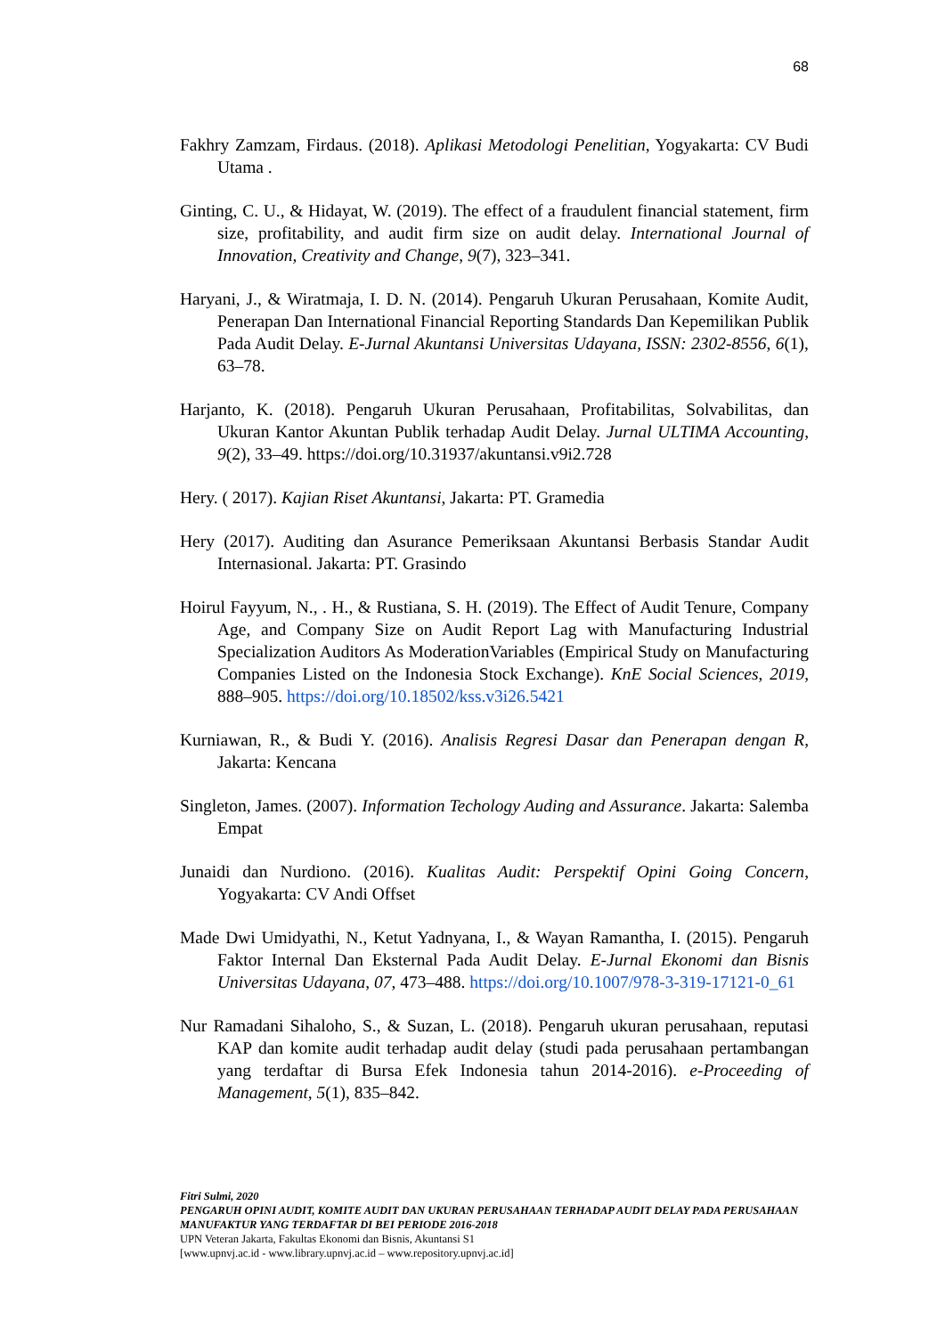68
Fakhry Zamzam, Firdaus. (2018). Aplikasi Metodologi Penelitian, Yogyakarta: CV Budi Utama .
Ginting, C. U., & Hidayat, W. (2019). The effect of a fraudulent financial statement, firm size, profitability, and audit firm size on audit delay. International Journal of Innovation, Creativity and Change, 9(7), 323–341.
Haryani, J., & Wiratmaja, I. D. N. (2014). Pengaruh Ukuran Perusahaan, Komite Audit, Penerapan Dan International Financial Reporting Standards Dan Kepemilikan Publik Pada Audit Delay. E-Jurnal Akuntansi Universitas Udayana, ISSN: 2302-8556, 6(1), 63–78.
Harjanto, K. (2018). Pengaruh Ukuran Perusahaan, Profitabilitas, Solvabilitas, dan Ukuran Kantor Akuntan Publik terhadap Audit Delay. Jurnal ULTIMA Accounting, 9(2), 33–49. https://doi.org/10.31937/akuntansi.v9i2.728
Hery. ( 2017). Kajian Riset Akuntansi, Jakarta: PT. Gramedia
Hery (2017). Auditing dan Asurance Pemeriksaan Akuntansi Berbasis Standar Audit Internasional. Jakarta: PT. Grasindo
Hoirul Fayyum, N., . H., & Rustiana, S. H. (2019). The Effect of Audit Tenure, Company Age, and Company Size on Audit Report Lag with Manufacturing Industrial Specialization Auditors As ModerationVariables (Empirical Study on Manufacturing Companies Listed on the Indonesia Stock Exchange). KnE Social Sciences, 2019, 888–905. https://doi.org/10.18502/kss.v3i26.5421
Kurniawan, R., & Budi Y. (2016). Analisis Regresi Dasar dan Penerapan dengan R, Jakarta: Kencana
Singleton, James. (2007). Information Techology Auding and Assurance. Jakarta: Salemba Empat
Junaidi dan Nurdiono. (2016). Kualitas Audit: Perspektif Opini Going Concern, Yogyakarta: CV Andi Offset
Made Dwi Umidyathi, N., Ketut Yadnyana, I., & Wayan Ramantha, I. (2015). Pengaruh Faktor Internal Dan Eksternal Pada Audit Delay. E-Jurnal Ekonomi dan Bisnis Universitas Udayana, 07, 473–488. https://doi.org/10.1007/978-3-319-17121-0_61
Nur Ramadani Sihaloho, S., & Suzan, L. (2018). Pengaruh ukuran perusahaan, reputasi KAP dan komite audit terhadap audit delay (studi pada perusahaan pertambangan yang terdaftar di Bursa Efek Indonesia tahun 2014-2016). e-Proceeding of Management, 5(1), 835–842.
Fitri Sulmi, 2020
PENGARUH OPINI AUDIT, KOMITE AUDIT DAN UKURAN PERUSAHAAN TERHADAP AUDIT DELAY PADA PERUSAHAAN MANUFAKTUR YANG TERDAFTAR DI BEI PERIODE 2016-2018
UPN Veteran Jakarta, Fakultas Ekonomi dan Bisnis, Akuntansi S1
[www.upnvj.ac.id - www.library.upnvj.ac.id – www.repository.upnvj.ac.id]